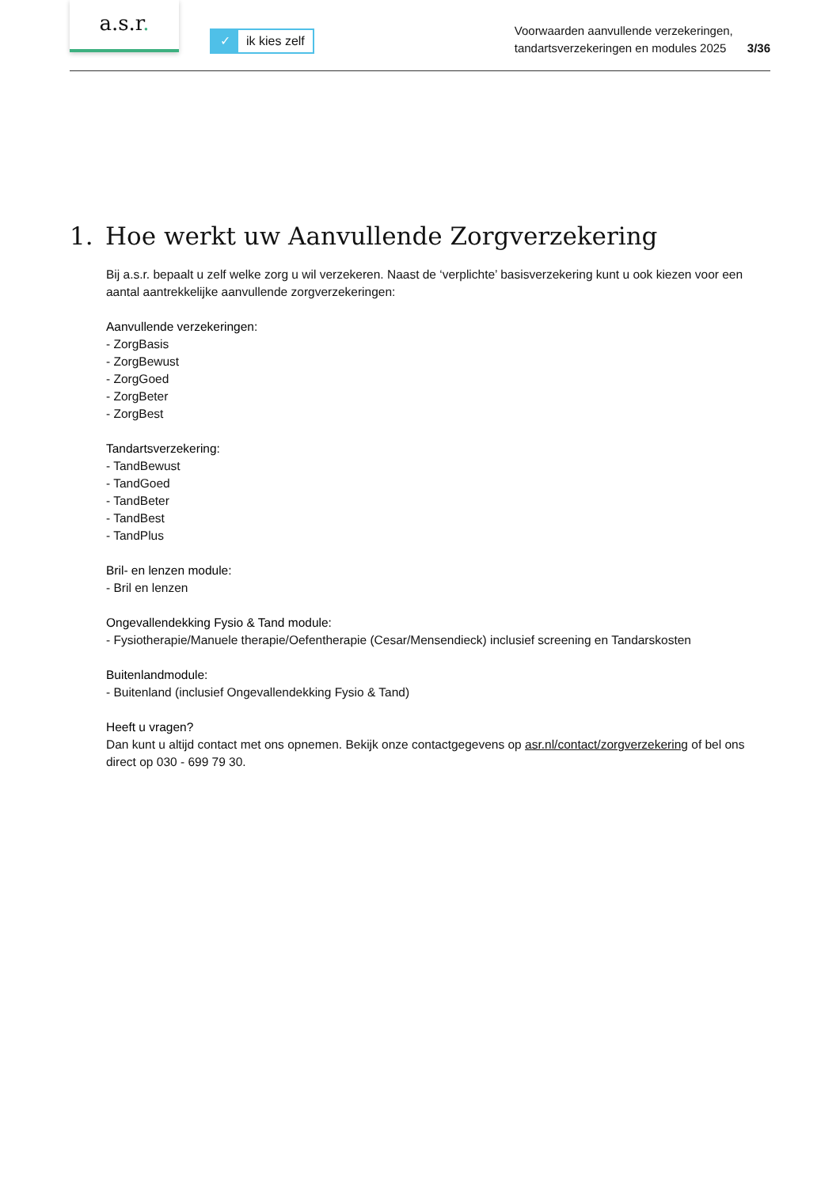a.s.r.
✓ ik kies zelf
Voorwaarden aanvullende verzekeringen,
tandartsverzekeringen en modules 2025
3/36
1. Hoe werkt uw Aanvullende Zorgverzekering
Bij a.s.r. bepaalt u zelf welke zorg u wil verzekeren. Naast de ‘verplichte’ basisverzekering kunt u ook kiezen voor een aantal aantrekkelijke aanvullende zorgverzekeringen:
Aanvullende verzekeringen:
- ZorgBasis
- ZorgBewust
- ZorgGoed
- ZorgBeter
- ZorgBest
Tandartsverzekering:
- TandBewust
- TandGoed
- TandBeter
- TandBest
- TandPlus
Bril- en lenzen module:
- Bril en lenzen
Ongevallendekking Fysio & Tand module:
- Fysiotherapie/Manuele therapie/Oefentherapie (Cesar/Mensendieck) inclusief screening en Tandarskosten
Buitenlandmodule:
- Buitenland (inclusief Ongevallendekking Fysio & Tand)
Heeft u vragen?
Dan kunt u altijd contact met ons opnemen. Bekijk onze contactgegevens op asr.nl/contact/zorgverzekering of bel ons direct op 030 - 699 79 30.